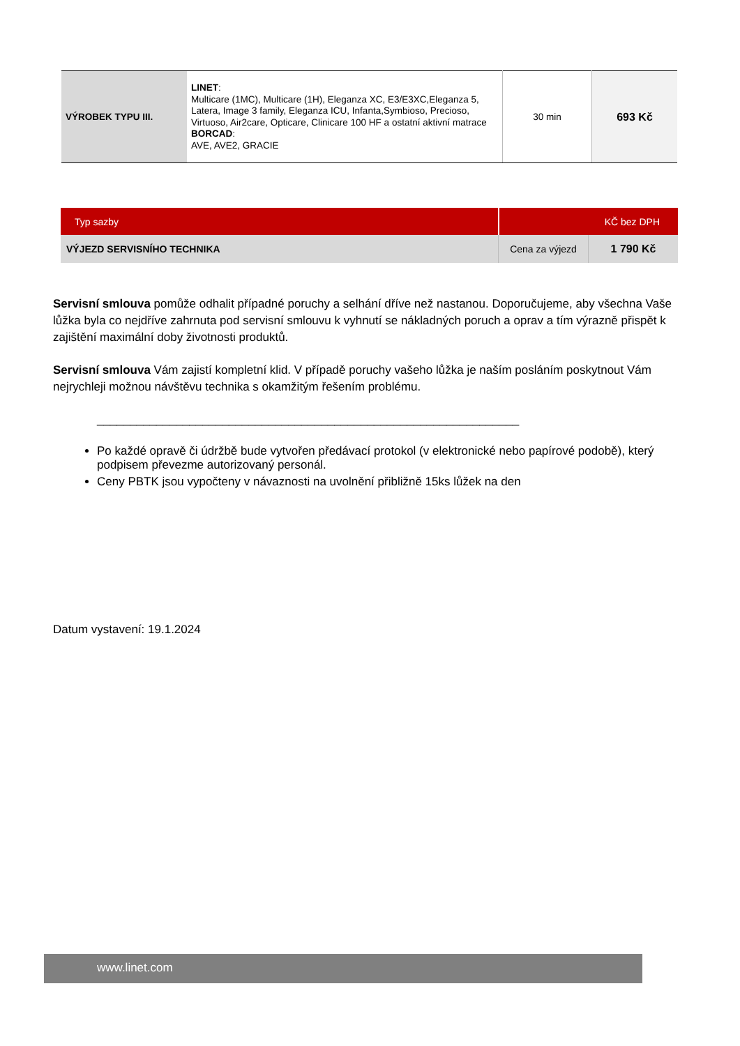| VÝROBEK TYPU III. | LINET : Multicare (1MC), Multicare (1H), Eleganza XC, E3/E3XC,Eleganza 5, Latera, Image 3 family, Eleganza ICU, Infanta,Symbioso, Precioso, Virtuoso, Air2care, Opticare, Clinicare 100 HF a ostatní aktivní matrace BORCAD : AVE, AVE2, GRACIE | 30 min | 693 Kč |
| Typ sazby | KČ bez DPH | |
| VÝJEZD SERVISNÍHO TECHNIKA | Cena za výjezd | 1 790 Kč |
Servisní smlouva pomůže odhalit případné poruchy a selhání dříve než nastanou. Doporučujeme, aby všechna Vaše lůžka byla co nejdříve zahrnuta pod servisní smlouvu k vyhnutí se nákladných poruch a oprav a tím výrazně přispět k zajištění maximální doby životnosti produktů.
Servisní smlouva Vám zajistí kompletní klid. V případě poruchy vašeho lůžka je naším posláním poskytnout Vám nejrychleji možnou návštěvu technika s okamžitým řešením problému.
________________________________________________________________
Po každé opravě či údržbě bude vytvořen předávací protokol (v elektronické nebo papírové podobě), který podpisem převezme autorizovaný personál.
Ceny PBTK jsou vypočteny v návaznosti na uvolnění přibližně 15ks lůžek na den
Datum vystavení: 19.1.2024
www.linet.com